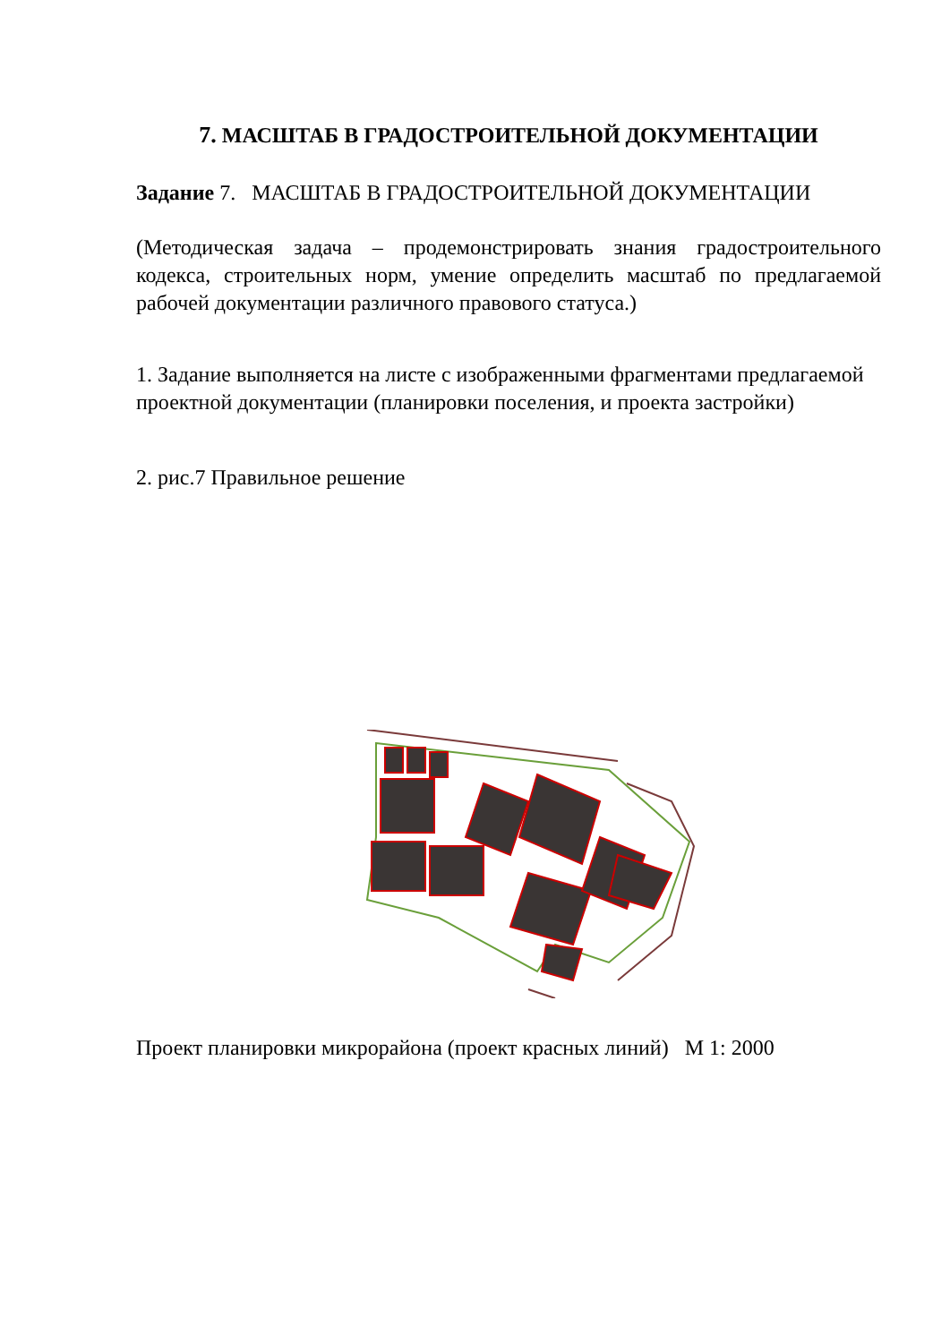7. МАСШТАБ В ГРАДОСТРОИТЕЛЬНОЙ ДОКУМЕНТАЦИИ
Задание 7. МАСШТАБ В ГРАДОСТРОИТЕЛЬНОЙ ДОКУМЕНТАЦИИ
(Методическая задача – продемонстрировать знания градостроительного кодекса, строительных норм, умение определить масштаб по предлагаемой рабочей документации различного правового статуса.)
1. Задание выполняется на листе с изображенными фрагментами предлагаемой проектной документации (планировки поселения, и проекта застройки)
2. рис.7 Правильное решение
Проект планировки микрорайона (проект красных линий) М 1: 2000